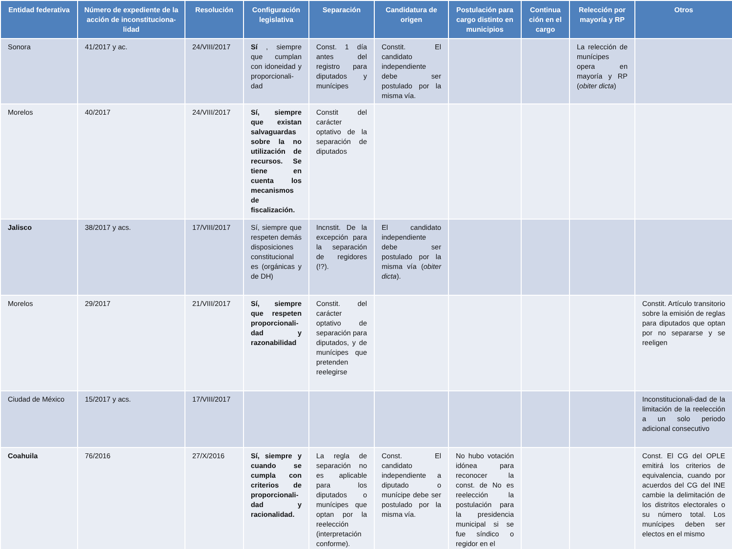| Entidad federativa | Número de expediente de la acción de inconstituciona-lidad | Resolución | Configuración legislativa | Separación | Candidatura de origen | Postulación para cargo distinto en municipios | Continua ción en el cargo | Relección por mayoría y RP | Otros |
| --- | --- | --- | --- | --- | --- | --- | --- | --- | --- |
| Sonora | 41/2017 y ac. | 24/VIII/2017 | Sí , siempre que cumplan con idoneidad y proporcionali-dad | Const. 1 día antes del registro para diputados y munícipes | Constit. El candidato independiente debe ser postulado por la misma vía. | | | La relección de munícipes opera en mayoría y RP ( obiter dicta ) | |
| Morelos | 40/2017 | 24/VIII/2017 | Sí, siempre que existan salvaguardas sobre la no utilización de recursos. Se tiene en cuenta los mecanismos de fiscalización. | Constit del carácter optativo de la separación de diputados | | | | | |
| Jalisco | 38/2017 y acs. | 17/VIII/2017 | Sí, siempre que respeten demás disposiciones constitucional es (orgánicas y de DH) | Incnstit. De la excepción para la separación de regidores (!?). | El candidato independiente debe ser postulado por la misma vía ( obiter dicta ). | | | | |
| Morelos | 29/2017 | 21/VIII/2017 | Sí, siempre que respeten proporcionali-dad y razonabilidad | Constit. del carácter optativo de separación para diputados, y de munícipes que pretenden reelegirse | | | | | Constit. Artículo transitorio sobre la emisión de reglas para diputados que optan por no separarse y se reeligen |
| Ciudad de México | 15/2017 y acs. | 17/VIII/2017 | | | | | | | Inconstitucionali-dad de la limitación de la reelección a un solo periodo adicional consecutivo |
| Coahuila | 76/2016 | 27/X/2016 | Sí, siempre y cuando se cumpla con criterios de proporcionali-dad y racionalidad. | La regla de separación no es aplicable para los diputados o munícipes que optan por la reelección (interpretación conforme). | Const. El candidato independiente a diputado o munícipe debe ser postulado por la misma vía. | No hubo votación idónea para reconocer la const. de No es reelección la postulación para la presidencia municipal si se fue síndico o regidor en el | | | Const. El CG del OPLE emitirá los criterios de equivalencia, cuando por acuerdos del CG del INE cambie la delimitación de los distritos electorales o su número total. Los munícipes deben ser electos en el mismo |